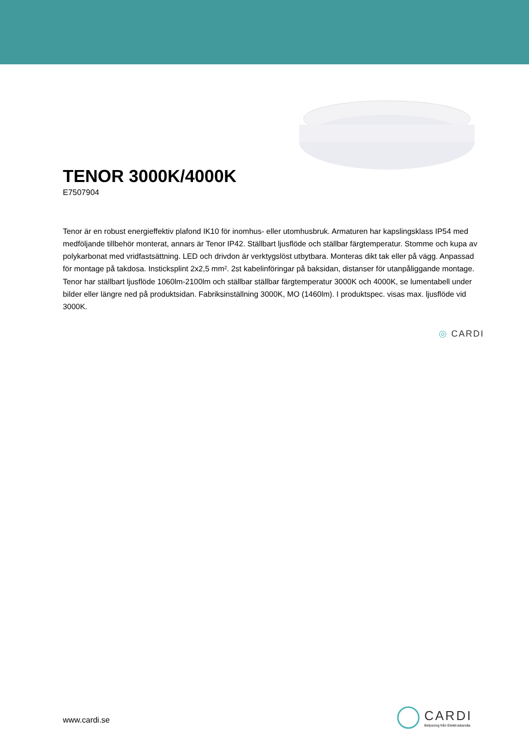TENOR 3000K/4000K
E7507904
Tenor är en robust energieffektiv plafond IK10 för inomhus- eller utomhusbruk. Armaturen har kapslingsklass IP54 med medföljande tillbehör monterat, annars är Tenor IP42. Ställbart ljusflöde och ställbar färgtemperatur. Stomme och kupa av polykarbonat med vridfastsättning. LED och drivdon är verktygslöst utbytbara. Monteras dikt tak eller på vägg. Anpassad för montage på takdosa. Insticksplint 2x2,5 mm². 2st kabelinföringar på baksidan, distanser för utanpåliggande montage. Tenor har ställbart ljusflöde 1060lm-2100lm och ställbar ställbar färgtemperatur 3000K och 4000K, se lumentabell under bilder eller längre ned på produktsidan. Fabriksinställning 3000K, MO (1460lm). I produktspec. visas max. ljusflöde vid 3000K.
◎ CARDI
www.cardi.se
CARDI
Belysning från Elektroskandia